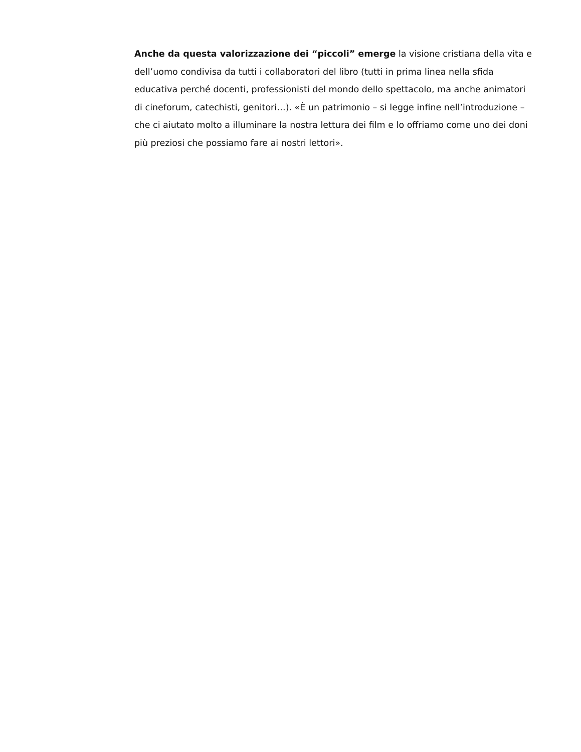Anche da questa valorizzazione dei “piccoli” emerge la visione cristiana della vita e dell’uomo condivisa da tutti i collaboratori del libro (tutti in prima linea nella sfida educativa perché docenti, professionisti del mondo dello spettacolo, ma anche animatori di cineforum, catechisti, genitori…). «È un patrimonio – si legge infine nell’introduzione – che ci aiutato molto a illuminare la nostra lettura dei film e lo offriamo come uno dei doni più preziosi che possiamo fare ai nostri lettori».